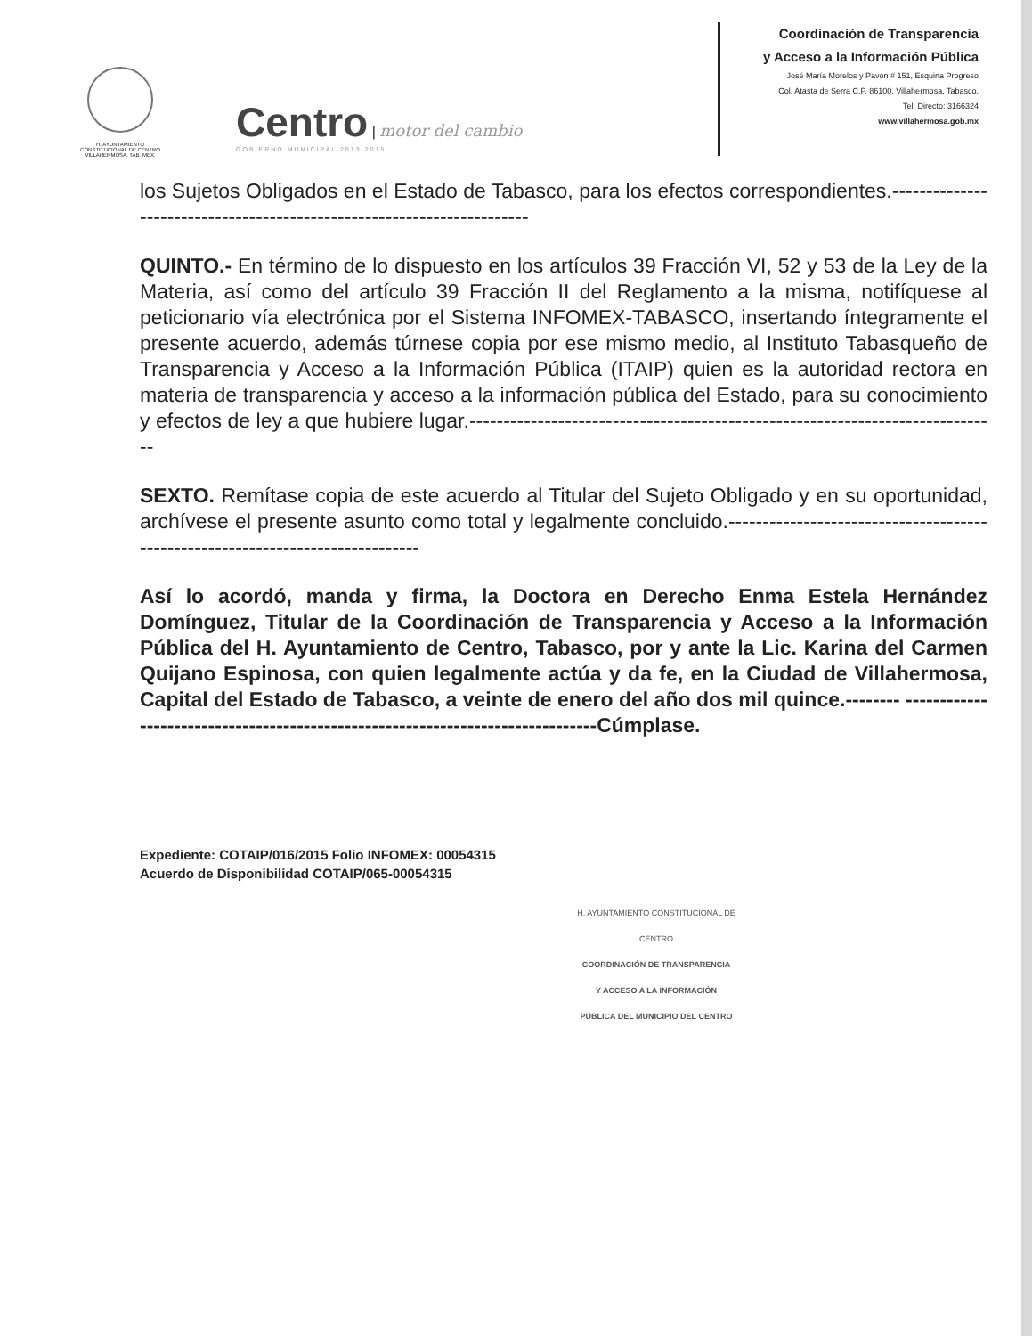H. AYUNTAMIENTO
CONSTITUCIONAL DE CENTRO
VILLAHERMOSA, TAB. MEX.
Centro | motor del cambio
GOBIERNO MUNICIPAL 2013-2015
Coordinación de Transparencia
y Acceso a la Información Pública
José María Morelos y Pavón # 151, Esquina Progreso
Col. Atasta de Serra C.P. 86100, Villahermosa, Tabasco.
Tel. Directo: 3166324
www.villahermosa.gob.mx
los Sujetos Obligados en el Estado de Tabasco, para los efectos correspondientes.-----------------------------------------------------------------------
QUINTO.- En término de lo dispuesto en los artículos 39 Fracción VI, 52 y 53 de la Ley de la Materia, así como del artículo 39 Fracción II del Reglamento a la misma, notifíquese al peticionario vía electrónica por el Sistema INFOMEX-TABASCO, insertando íntegramente el presente acuerdo, además túrnese copia por ese mismo medio, al Instituto Tabasqueño de Transparencia y Acceso a la Información Pública (ITAIP) quien es la autoridad rectora en materia de transparencia y acceso a la información pública del Estado, para su conocimiento y efectos de ley a que hubiere lugar.------------------------------------------------------------------------------
SEXTO. Remítase copia de este acuerdo al Titular del Sujeto Obligado y en su oportunidad, archívese el presente asunto como total y legalmente concluido.-------------------------------------------------------------------------------
Así lo acordó, manda y firma, la Doctora en Derecho Enma Estela Hernández Domínguez, Titular de la Coordinación de Transparencia y Acceso a la Información Pública del H. Ayuntamiento de Centro, Tabasco, por y ante la Lic. Karina del Carmen Quijano Espinosa, con quien legalmente actúa y da fe, en la Ciudad de Villahermosa, Capital del Estado de Tabasco, a veinte de enero del año dos mil quince.-------- -------------------------------------------------------------------------------Cúmplase.
Expediente: COTAIP/016/2015 Folio INFOMEX: 00054315
Acuerdo de Disponibilidad COTAIP/065-00054315
H. AYUNTAMIENTO CONSTITUCIONAL DE CENTRO
COORDINACIÓN DE TRANSPARENCIA
Y ACCESO A LA INFORMACIÓN
PÚBLICA DEL MUNICIPIO DEL CENTRO